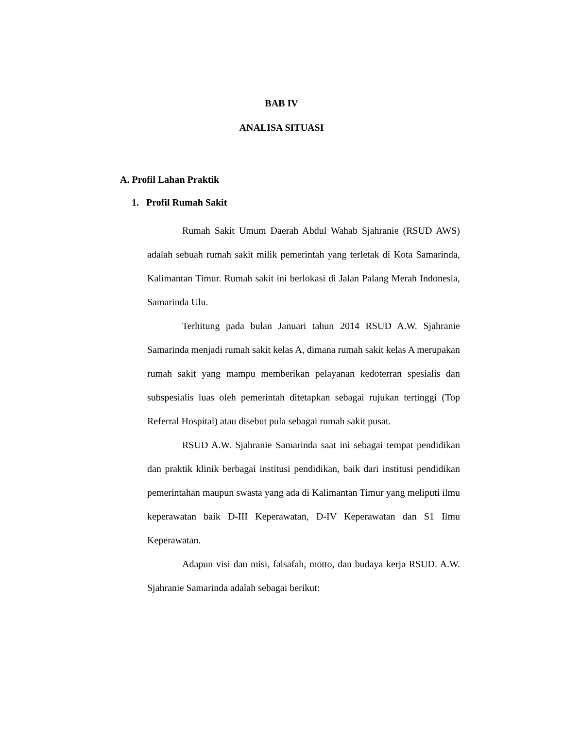BAB IV
ANALISA SITUASI
A. Profil Lahan Praktik
1. Profil Rumah Sakit
Rumah Sakit Umum Daerah Abdul Wahab Sjahranie (RSUD AWS) adalah sebuah rumah sakit milik pemerintah yang terletak di Kota Samarinda, Kalimantan Timur. Rumah sakit ini berlokasi di Jalan Palang Merah Indonesia, Samarinda Ulu.
Terhitung pada bulan Januari tahun 2014 RSUD A.W. Sjahranie Samarinda menjadi rumah sakit kelas A, dimana rumah sakit kelas A merupakan rumah sakit yang mampu memberikan pelayanan kedoterran spesialis dan subspesialis luas oleh pemerintah ditetapkan sebagai rujukan tertinggi (Top Referral Hospital) atau disebut pula sebagai rumah sakit pusat.
RSUD A.W. Sjahranie Samarinda saat ini sebagai tempat pendidikan dan praktik klinik berbagai institusi pendidikan, baik dari institusi pendidikan pemerintahan maupun swasta yang ada di Kalimantan Timur yang meliputi ilmu keperawatan baik D-III Keperawatan, D-IV Keperawatan dan S1 Ilmu Keperawatan.
Adapun visi dan misi, falsafah, motto, dan budaya kerja RSUD. A.W. Sjahranie Samarinda adalah sebagai berikut: